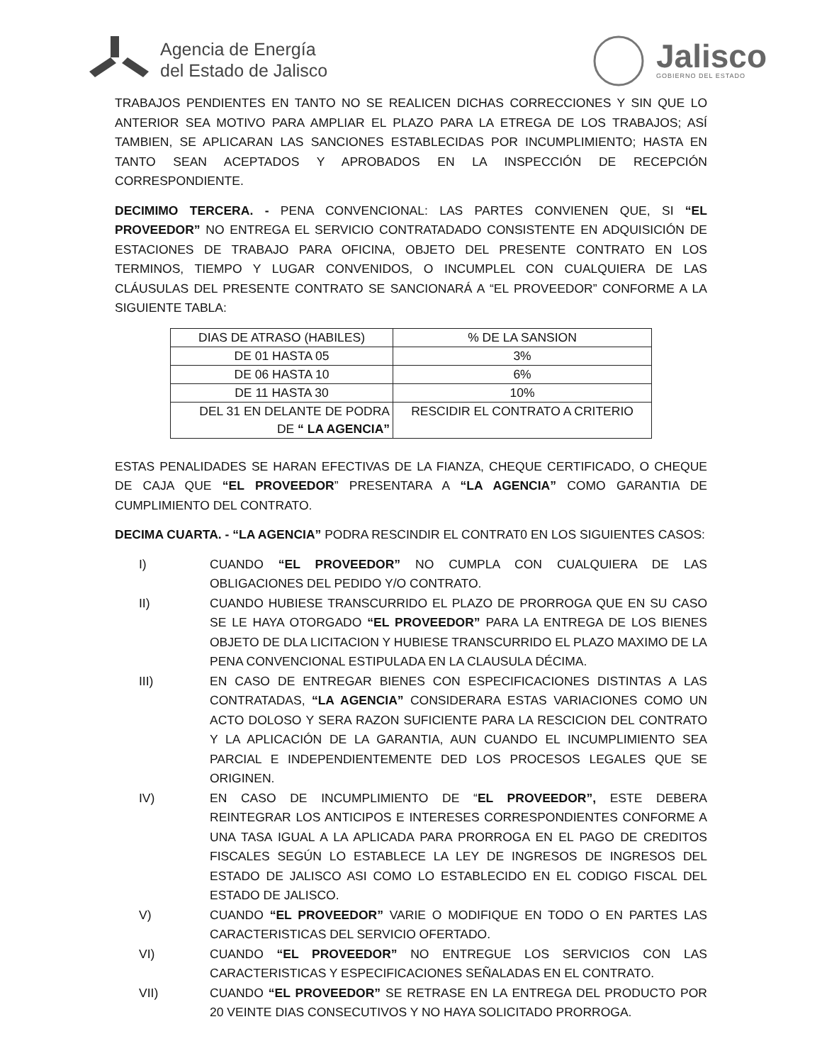Agencia de Energía
del Estado de Jalisco
Jalisco
GOBIERNO DEL ESTADO
TRABAJOS PENDIENTES EN TANTO NO SE REALICEN DICHAS CORRECCIONES Y SIN QUE LO ANTERIOR SEA MOTIVO PARA AMPLIAR EL PLAZO PARA LA ETREGA DE LOS TRABAJOS; ASÍ TAMBIEN, SE APLICARAN LAS SANCIONES ESTABLECIDAS POR INCUMPLIMIENTO; HASTA EN TANTO SEAN ACEPTADOS Y APROBADOS EN LA INSPECCIÓN DE RECEPCIÓN CORRESPONDIENTE.
DECIMIMO TERCERA. - PENA CONVENCIONAL: LAS PARTES CONVIENEN QUE, SI “EL PROVEEDOR” NO ENTREGA EL SERVICIO CONTRATADADO CONSISTENTE EN ADQUISICIÓN DE ESTACIONES DE TRABAJO PARA OFICINA, OBJETO DEL PRESENTE CONTRATO EN LOS TERMINOS, TIEMPO Y LUGAR CONVENIDOS, O INCUMPLEL CON CUALQUIERA DE LAS CLÁUSULAS DEL PRESENTE CONTRATO SE SANCIONARÁ A “EL PROVEEDOR” CONFORME A LA SIGUIENTE TABLA:
| DIAS DE ATRASO (HABILES) | % DE LA SANSION |
| DE 01 HASTA 05 | 3% |
| DE 06 HASTA 10 | 6% |
| DE 11 HASTA 30 | 10% |
| DEL 31 EN DELANTE DE PODRA DE “ LA AGENCIA” | RESCIDIR EL CONTRATO A CRITERIO |
ESTAS PENALIDADES SE HARAN EFECTIVAS DE LA FIANZA, CHEQUE CERTIFICADO, O CHEQUE DE CAJA QUE “EL PROVEEDOR” PRESENTARA A “LA AGENCIA” COMO GARANTIA DE CUMPLIMIENTO DEL CONTRATO.
DECIMA CUARTA. - “LA AGENCIA” PODRA RESCINDIR EL CONTRAT0 EN LOS SIGUIENTES CASOS:
I) CUANDO “EL PROVEEDOR” NO CUMPLA CON CUALQUIERA DE LAS OBLIGACIONES DEL PEDIDO Y/O CONTRATO.
II) CUANDO HUBIESE TRANSCURRIDO EL PLAZO DE PRORROGA QUE EN SU CASO SE LE HAYA OTORGADO “EL PROVEEDOR” PARA LA ENTREGA DE LOS BIENES OBJETO DE DLA LICITACION Y HUBIESE TRANSCURRIDO EL PLAZO MAXIMO DE LA PENA CONVENCIONAL ESTIPULADA EN LA CLAUSULA DÉCIMA.
III) EN CASO DE ENTREGAR BIENES CON ESPECIFICACIONES DISTINTAS A LAS CONTRATADAS, “LA AGENCIA” CONSIDERARA ESTAS VARIACIONES COMO UN ACTO DOLOSO Y SERA RAZON SUFICIENTE PARA LA RESCICION DEL CONTRATO Y LA APLICACIÓN DE LA GARANTIA, AUN CUANDO EL INCUMPLIMIENTO SEA PARCIAL E INDEPENDIENTEMENTE DED LOS PROCESOS LEGALES QUE SE ORIGINEN.
IV) EN CASO DE INCUMPLIMIENTO DE “EL PROVEEDOR”, ESTE DEBERA REINTEGRAR LOS ANTICIPOS E INTERESES CORRESPONDIENTES CONFORME A UNA TASA IGUAL A LA APLICADA PARA PRORROGA EN EL PAGO DE CREDITOS FISCALES SEGÚN LO ESTABLECE LA LEY DE INGRESOS DE INGRESOS DEL ESTADO DE JALISCO ASI COMO LO ESTABLECIDO EN EL CODIGO FISCAL DEL ESTADO DE JALISCO.
V) CUANDO “EL PROVEEDOR” VARIE O MODIFIQUE EN TODO O EN PARTES LAS CARACTERISTICAS DEL SERVICIO OFERTADO.
VI) CUANDO “EL PROVEEDOR” NO ENTREGUE LOS SERVICIOS CON LAS CARACTERISTICAS Y ESPECIFICACIONES SEÑALADAS EN EL CONTRATO.
VII) CUANDO “EL PROVEEDOR” SE RETRASE EN LA ENTREGA DEL PRODUCTO POR 20 VEINTE DIAS CONSECUTIVOS Y NO HAYA SOLICITADO PRORROGA.